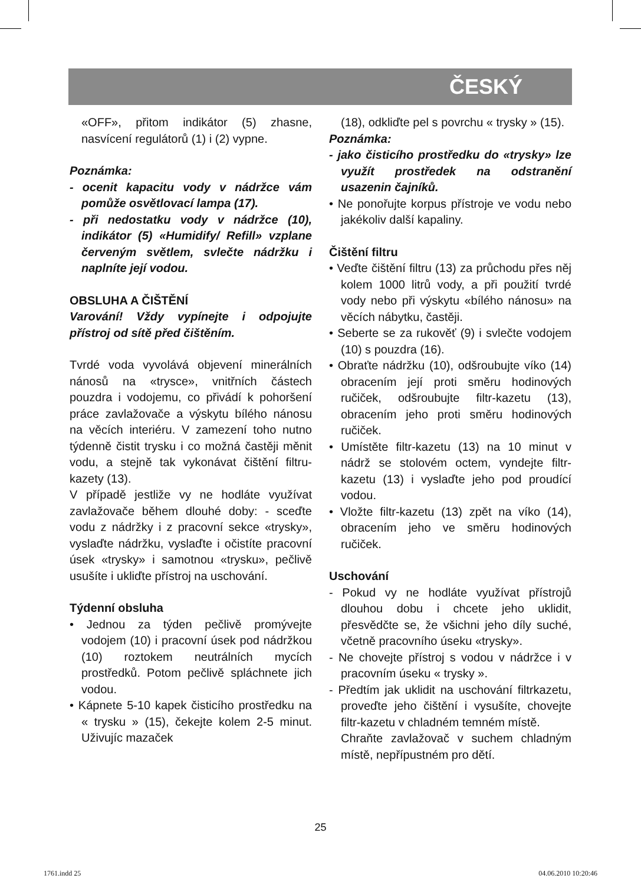ČESKÝ
«OFF», přitom indikátor (5) zhasne, nasvícení regulátorů (1) i (2) vypne.
Poznámka:
- ocenit kapacitu vody v nádržce vám pomůže osvětlovací lampa (17).
- při nedostatku vody v nádržce (10), indikátor (5) «Humidify/ Refill» vzplane červeným světlem, svlečte nádržku i naplníte její vodou.
OBSLUHA A ČIŠTĚNÍ
Varování! Vždy vypínejte i odpojujte přístroj od sítě před čištěním.
Tvrdé voda vyvolává objevení minerálních nánosů na «trysce», vnitřních částech pouzdra i vodojemu, co přivádí k pohoršení práce zavlažovače a výskytu bílého nánosu na věcích interiéru. V zamezení toho nutno týdenně čistit trysku i co možná častěji měnit vodu, a stejně tak vykonávat čištění filtru-kazety (13).
V případě jestliže vy ne hodláte využívat zavlažovače během dlouhé doby: - sceďte vodu z nádržky i z pracovní sekce «trysky», vyslaďte nádržku, vyslaďte i očistíte pracovní úsek «trysky» i samotnou «trysku», pečlivě usušíte i ukliďte přístroj na uschování.
Týdenní obsluha
• Jednou za týden pečlivě promývejte vodojem (10) i pracovní úsek pod nádržkou (10) roztokem neutrálních mycích prostředků. Potom pečlivě spláchnete jich vodou.
• Kápnete 5-10 kapek čisticího prostředku na « trysku » (15), čekejte kolem 2-5 minut. Uživujíc mazaček
(18), odkliďte pel s povrchu « trysky » (15).
Poznámka:
- jako čisticího prostředku do «trysky» lze využít prostředek na odstranění usazenin čajníků.
• Ne ponořujte korpus přístroje ve vodu nebo jakékoliv další kapaliny.
Čištění filtru
• Veďte čištění filtru (13) za průchodu přes něj kolem 1000 litrů vody, a při použití tvrdé vody nebo při výskytu «bílého nánosu» na věcích nábytku, častěji.
• Seberte se za rukověť (9) i svlečte vodojem (10) s pouzdra (16).
• Obraťte nádržku (10), odšroubujte víko (14) obracením její proti směru hodinových ručiček, odšroubujte filtr-kazetu (13), obracením jeho proti směru hodinových ručiček.
• Umístěte filtr-kazetu (13) na 10 minut v nádrž se stolovém octem, vyndejte filtr-kazetu (13) i vyslaďte jeho pod proudící vodou.
• Vložte filtr-kazetu (13) zpět na víko (14), obracením jeho ve směru hodinových ručiček.
Uschování
- Pokud vy ne hodláte využívat přístrojů dlouhou dobu i chcete jeho uklidit, přesvědčte se, že všichni jeho díly suché, včetně pracovního úseku «trysky».
- Ne chovejte přístroj s vodou v nádržce i v pracovním úseku « trysky ».
- Předtím jak uklidit na uschování filtrkazetu, proveďte jeho čištění i vysušíte, chovejte filtr-kazetu v chladném temném místě.
Chraňte zavlažovač v suchem chladným místě, nepřípustném pro dětí.
25
1761.indd 25 04.06.2010 10:20:46